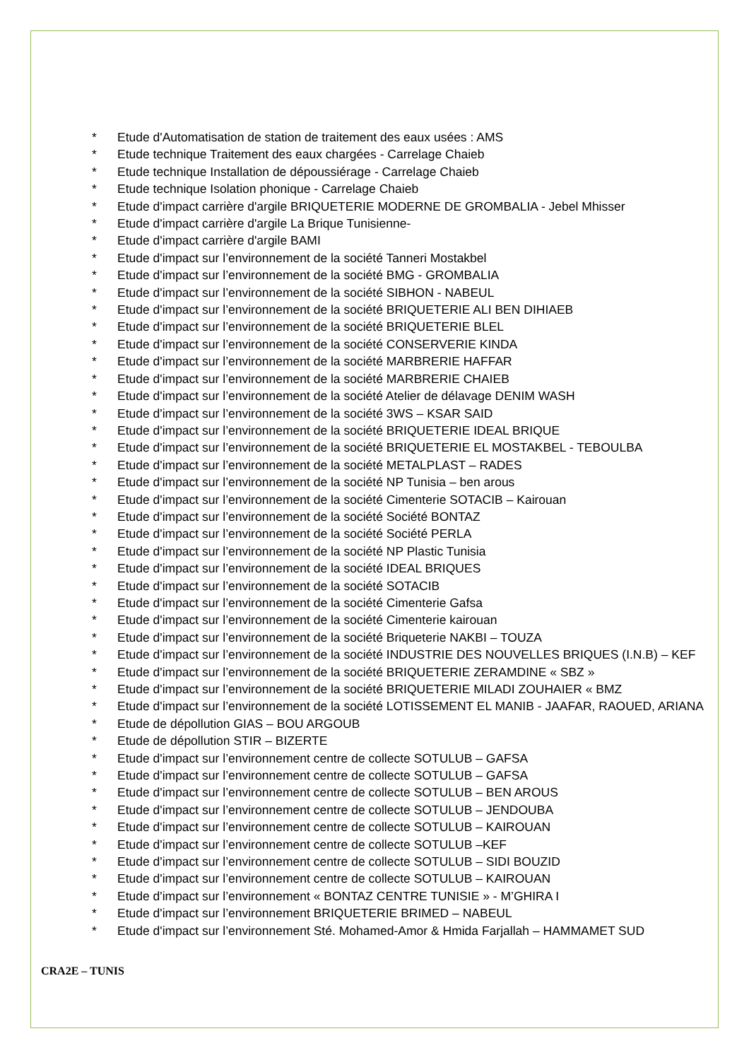* Etude d'Automatisation de station de traitement des eaux usées : AMS
* Etude technique Traitement des eaux chargées - Carrelage Chaieb
* Etude technique Installation de dépoussiérage - Carrelage Chaieb
* Etude technique Isolation phonique - Carrelage Chaieb
* Etude d'impact carrière d'argile BRIQUETERIE MODERNE DE GROMBALIA - Jebel Mhisser
* Etude d'impact carrière d'argile La Brique Tunisienne-
* Etude d'impact carrière d'argile BAMI
* Etude d'impact sur l’environnement de la société Tanneri Mostakbel
* Etude d'impact sur l’environnement de la société BMG - GROMBALIA
* Etude d'impact sur l’environnement de la société SIBHON - NABEUL
* Etude d'impact sur l’environnement de la société BRIQUETERIE ALI BEN DIHIAEB
* Etude d'impact sur l’environnement de la société BRIQUETERIE BLEL
* Etude d'impact sur l’environnement de la société CONSERVERIE KINDA
* Etude d'impact sur l’environnement de la société MARBRERIE HAFFAR
* Etude d'impact sur l’environnement de la société MARBRERIE CHAIEB
* Etude d'impact sur l’environnement de la société Atelier de délavage DENIM WASH
* Etude d'impact sur l’environnement de la société 3WS – KSAR SAID
* Etude d'impact sur l’environnement de la société BRIQUETERIE IDEAL BRIQUE
* Etude d'impact sur l’environnement de la société BRIQUETERIE EL MOSTAKBEL - TEBOULBA
* Etude d'impact sur l’environnement de la société METALPLAST – RADES
* Etude d'impact sur l’environnement de la société NP Tunisia – ben arous
* Etude d'impact sur l’environnement de la société Cimenterie SOTACIB – Kairouan
* Etude d'impact sur l’environnement de la société Société BONTAZ
* Etude d'impact sur l’environnement de la société Société PERLA
* Etude d'impact sur l’environnement de la société NP Plastic Tunisia
* Etude d'impact sur l’environnement de la société IDEAL BRIQUES
* Etude d'impact sur l’environnement de la société SOTACIB
* Etude d'impact sur l’environnement de la société Cimenterie Gafsa
* Etude d'impact sur l’environnement de la société Cimenterie kairouan
* Etude d'impact sur l’environnement de la société Briqueterie NAKBI – TOUZA
* Etude d'impact sur l’environnement de la société INDUSTRIE DES NOUVELLES BRIQUES (I.N.B) – KEF
* Etude d'impact sur l’environnement de la société BRIQUETERIE ZERAMDINE « SBZ »
* Etude d'impact sur l’environnement de la société BRIQUETERIE MILADI ZOUHAIER « BMZ
* Etude d'impact sur l’environnement de la société LOTISSEMENT EL MANIB - JAAFAR, RAOUED, ARIANA
* Etude de dépollution GIAS – BOU ARGOUB
* Etude de dépollution STIR – BIZERTE
* Etude d'impact sur l’environnement centre de collecte SOTULUB – GAFSA
* Etude d'impact sur l’environnement centre de collecte SOTULUB – GAFSA
* Etude d'impact sur l’environnement centre de collecte SOTULUB – BEN AROUS
* Etude d'impact sur l’environnement centre de collecte SOTULUB – JENDOUBA
* Etude d'impact sur l’environnement centre de collecte SOTULUB – KAIROUAN
* Etude d'impact sur l’environnement centre de collecte SOTULUB –KEF
* Etude d'impact sur l’environnement centre de collecte SOTULUB – SIDI BOUZID
* Etude d'impact sur l’environnement centre de collecte SOTULUB – KAIROUAN
* Etude d'impact sur l’environnement « BONTAZ CENTRE TUNISIE » - M’GHIRA I
* Etude d'impact sur l’environnement BRIQUETERIE BRIMED – NABEUL
* Etude d'impact sur l’environnement Sté. Mohamed-Amor & Hmida Farjallah – HAMMAMET SUD
CRA2E – TUNIS